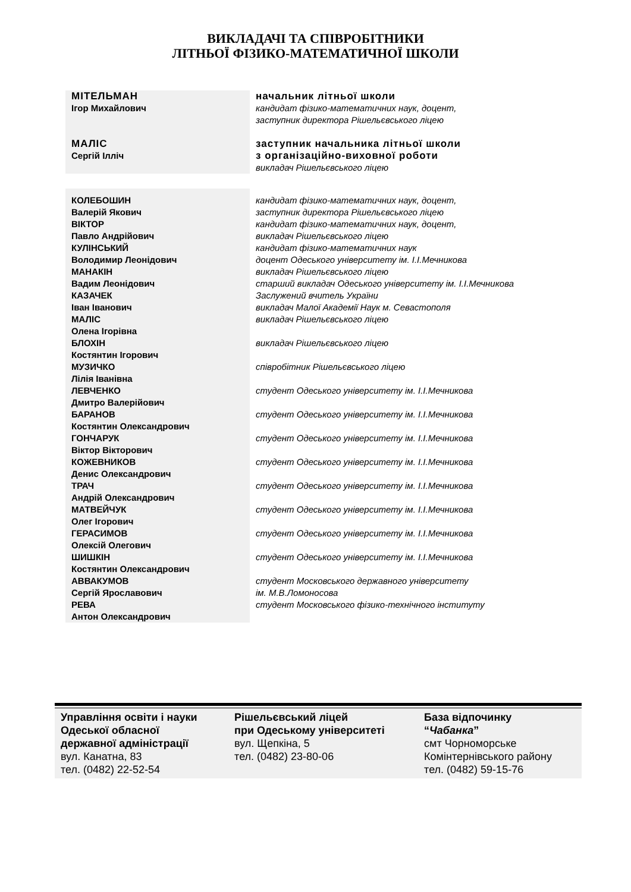ВИКЛАДАЧІ ТА СПІВРОБІТНИКИ
ЛІТНЬОЇ ФІЗИКО-МАТЕМАТИЧНОЇ ШКОЛИ
| МІТЕЛЬМАН Ігор Михайлович | начальник літньої школи кандидат фізико-математичних наук, доцент, заступник директора Рішельєвського ліцею |
| МАЛІС Сергій Ілліч | заступник начальника літньої школи з організаційно-виховної роботи викладач Рішельєвського ліцею |
| КОЛЕБОШИН Валерій Якович | кандидат фізико-математичних наук, доцент, заступник директора Рішельєвського ліцею |
| ВІКТОР Павло Андрійович | кандидат фізико-математичних наук, доцент, викладач Рішельєвського ліцею |
| КУЛІНСЬКИЙ Володимир Леонідович | кандидат фізико-математичних наук доцент Одеського університету ім. І.І.Мечникова |
| МАНАКІН Вадим Леонідович | викладач Рішельєвського ліцею старший викладач Одеського університету ім. І.І.Мечникова |
| КАЗАЧЕК Іван Іванович | Заслужений вчитель України викладач Малої Академії Наук м. Севастополя |
| МАЛІС Олена Ігорівна | викладач Рішельєвського ліцею |
| БЛОХІН Костянтин Ігорович | викладач Рішельєвського ліцею |
| МУЗИЧКО Лілія Іванівна | співробітник Рішельєвського ліцею |
| ЛЕВЧЕНКО Дмитро Валерійович | студент Одеського університету ім. І.І.Мечникова |
| БАРАНОВ Костянтин Олександрович | студент Одеського університету ім. І.І.Мечникова |
| ГОНЧАРУК Віктор Вікторович | студент Одеського університету ім. І.І.Мечникова |
| КОЖЕВНИКОВ Денис Олександрович | студент Одеського університету ім. І.І.Мечникова |
| ТРАЧ Андрій Олександрович | студент Одеського університету ім. І.І.Мечникова |
| МАТВЕЙЧУК Олег Ігорович | студент Одеського університету ім. І.І.Мечникова |
| ГЕРАСИМОВ Олексій Олегович | студент Одеського університету ім. І.І.Мечникова |
| ШИШКІН Костянтин Олександрович | студент Одеського університету ім. І.І.Мечникова |
| АВВАКУМОВ Сергій Ярославович | студент Московського державного університету ім. М.В.Ломоносова |
| РЕВА Антон Олександрович | студент Московського фізико-технічного інституту |
| Управління освіти і науки Одеської обласної державної адміністрації вул. Канатна, 83 тел. (0482) 22-52-54 | Рішельєвський ліцей при Одеському університеті вул. Щепкіна, 5 тел. (0482) 23-80-06 | База відпочинку “ Чабанка ” смт Чорноморське Комінтернівського району тел. (0482) 59-15-76 |